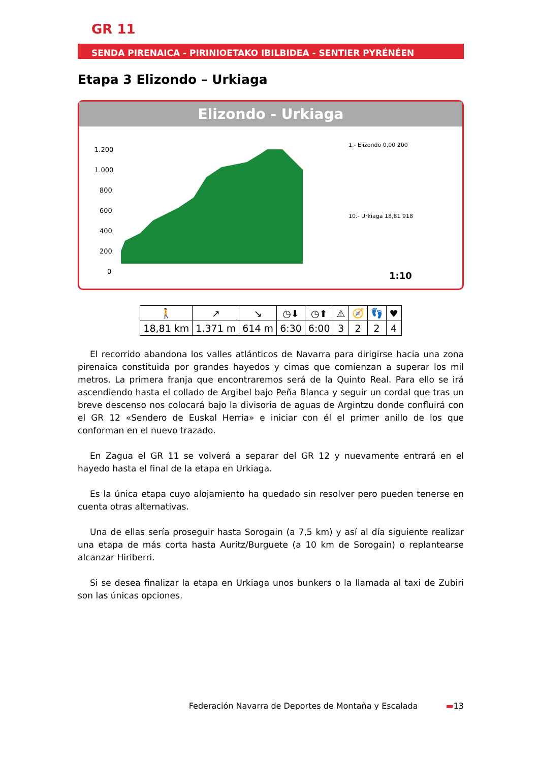GR 11
SENDA PIRENAICA - PIRINIOETAKO IBILBIDEA - SENTIER PYRÉNÉEN
Etapa 3 Elizondo – Urkiaga
Elizondo - Urkiaga
1.200
1.000
800
600
400
200
0
1.- Elizondo 0,00 200
10.- Urkiaga 18,81 918
1:10
| 🚶 | ↗ | ↘ | ◷⬇ | ◷⬆ | ⚠ | 🧭 | 👣 | ♥ |
| --- | --- | --- | --- | --- | --- | --- | --- | --- |
| 18,81 km | 1.371 m | 614 m | 6:30 | 6:00 | 3 | 2 | 2 | 4 |
El recorrido abandona los valles atlánticos de Navarra para dirigirse hacia una zona pirenaica constituida por grandes hayedos y cimas que comienzan a superar los mil metros. La primera franja que encontraremos será de la Quinto Real. Para ello se irá ascendiendo hasta el collado de Argibel bajo Peña Blanca y seguir un cordal que tras un breve descenso nos colocará bajo la divisoria de aguas de Argintzu donde confluirá con el GR 12 «Sendero de Euskal Herria» e iniciar con él el primer anillo de los que conforman en el nuevo trazado.
En Zagua el GR 11 se volverá a separar del GR 12 y nuevamente entrará en el hayedo hasta el final de la etapa en Urkiaga.
Es la única etapa cuyo alojamiento ha quedado sin resolver pero pueden tenerse en cuenta otras alternativas.
Una de ellas sería proseguir hasta Sorogain (a 7,5 km) y así al día siguiente realizar una etapa de más corta hasta Auritz/Burguete (a 10 km de Sorogain) o replantearse alcanzar Hiriberri.
Si se desea finalizar la etapa en Urkiaga unos bunkers o la llamada al taxi de Zubiri son las únicas opciones.
Federación Navarra de Deportes de Montaña y Escalada ▬13